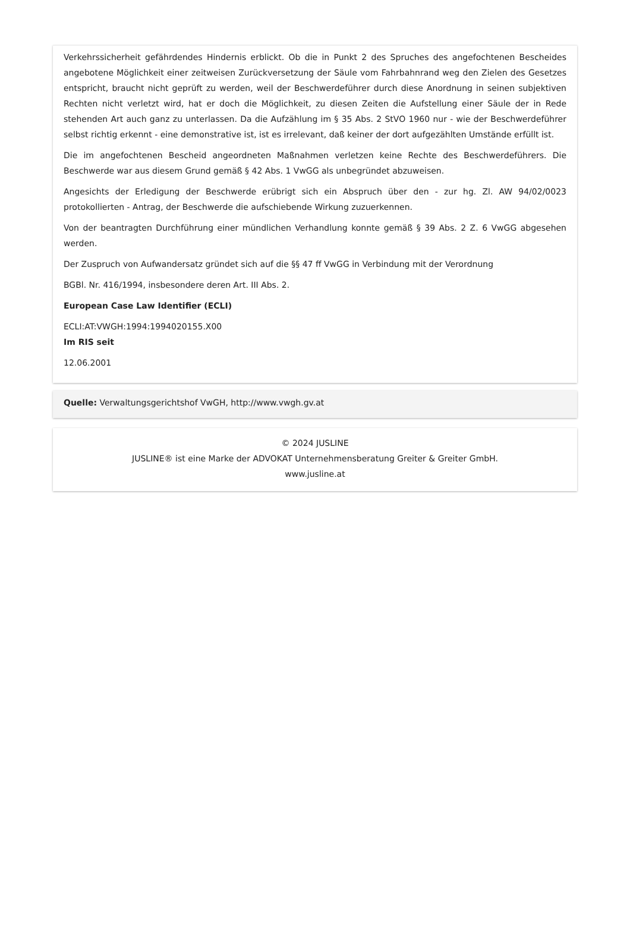Verkehrssicherheit gefährdendes Hindernis erblickt. Ob die in Punkt 2 des Spruches des angefochtenen Bescheides angebotene Möglichkeit einer zeitweisen Zurückversetzung der Säule vom Fahrbahnrand weg den Zielen des Gesetzes entspricht, braucht nicht geprüft zu werden, weil der Beschwerdeführer durch diese Anordnung in seinen subjektiven Rechten nicht verletzt wird, hat er doch die Möglichkeit, zu diesen Zeiten die Aufstellung einer Säule der in Rede stehenden Art auch ganz zu unterlassen. Da die Aufzählung im § 35 Abs. 2 StVO 1960 nur - wie der Beschwerdeführer selbst richtig erkennt - eine demonstrative ist, ist es irrelevant, daß keiner der dort aufgezählten Umstände erfüllt ist.
Die im angefochtenen Bescheid angeordneten Maßnahmen verletzen keine Rechte des Beschwerdeführers. Die Beschwerde war aus diesem Grund gemäß § 42 Abs. 1 VwGG als unbegründet abzuweisen.
Angesichts der Erledigung der Beschwerde erübrigt sich ein Abspruch über den - zur hg. Zl. AW 94/02/0023 protokollierten - Antrag, der Beschwerde die aufschiebende Wirkung zuzuerkennen.
Von der beantragten Durchführung einer mündlichen Verhandlung konnte gemäß § 39 Abs. 2 Z. 6 VwGG abgesehen werden.
Der Zuspruch von Aufwandersatz gründet sich auf die §§ 47 ff VwGG in Verbindung mit der Verordnung
BGBl. Nr. 416/1994, insbesondere deren Art. III Abs. 2.
European Case Law Identifier (ECLI)
ECLI:AT:VWGH:1994:1994020155.X00
Im RIS seit
12.06.2001
Quelle: Verwaltungsgerichtshof VwGH, http://www.vwgh.gv.at
© 2024 JUSLINE
JUSLINE® ist eine Marke der ADVOKAT Unternehmensberatung Greiter & Greiter GmbH.
www.jusline.at